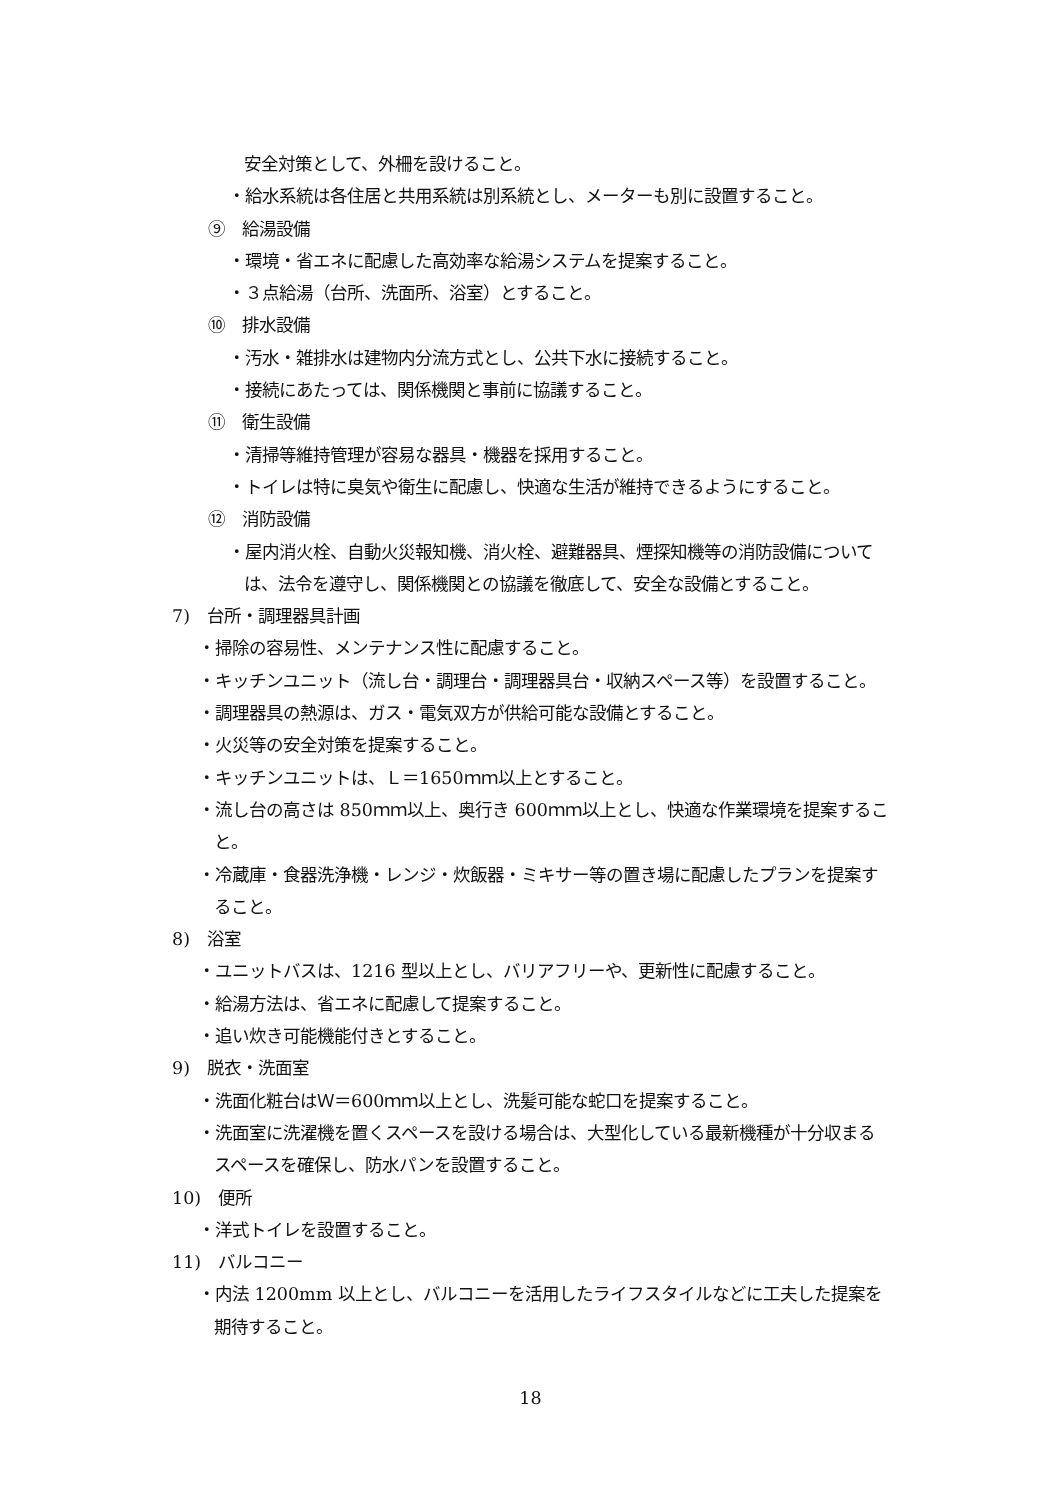安全対策として、外柵を設けること。
・給水系統は各住居と共用系統は別系統とし、メーターも別に設置すること。
⑨　給湯設備
・環境・省エネに配慮した高効率な給湯システムを提案すること。
・３点給湯（台所、洗面所、浴室）とすること。
⑩　排水設備
・汚水・雑排水は建物内分流方式とし、公共下水に接続すること。
・接続にあたっては、関係機関と事前に協議すること。
⑪　衛生設備
・清掃等維持管理が容易な器具・機器を採用すること。
・トイレは特に臭気や衛生に配慮し、快適な生活が維持できるようにすること。
⑫　消防設備
・屋内消火栓、自動火災報知機、消火栓、避難器具、煙探知機等の消防設備について
は、法令を遵守し、関係機関との協議を徹底して、安全な設備とすること。
7)　台所・調理器具計画
・掃除の容易性、メンテナンス性に配慮すること。
・キッチンユニット（流し台・調理台・調理器具台・収納スペース等）を設置すること。
・調理器具の熱源は、ガス・電気双方が供給可能な設備とすること。
・火災等の安全対策を提案すること。
・キッチンユニットは、Ｌ＝1650ｍｍ以上とすること。
・流し台の高さは 850ｍｍ以上、奥行き 600ｍｍ以上とし、快適な作業環境を提案するこ
と。
・冷蔵庫・食器洗浄機・レンジ・炊飯器・ミキサー等の置き場に配慮したプランを提案す
ること。
8)　浴室
・ユニットバスは、1216 型以上とし、バリアフリーや、更新性に配慮すること。
・給湯方法は、省エネに配慮して提案すること。
・追い炊き可能機能付きとすること。
9)　脱衣・洗面室
・洗面化粧台はＷ＝600ｍｍ以上とし、洗髪可能な蛇口を提案すること。
・洗面室に洗濯機を置くスペースを設ける場合は、大型化している最新機種が十分収まる
スペースを確保し、防水パンを設置すること。
10)　便所
・洋式トイレを設置すること。
11)　バルコニー
・内法 1200mm 以上とし、バルコニーを活用したライフスタイルなどに工夫した提案を
期待すること。
18